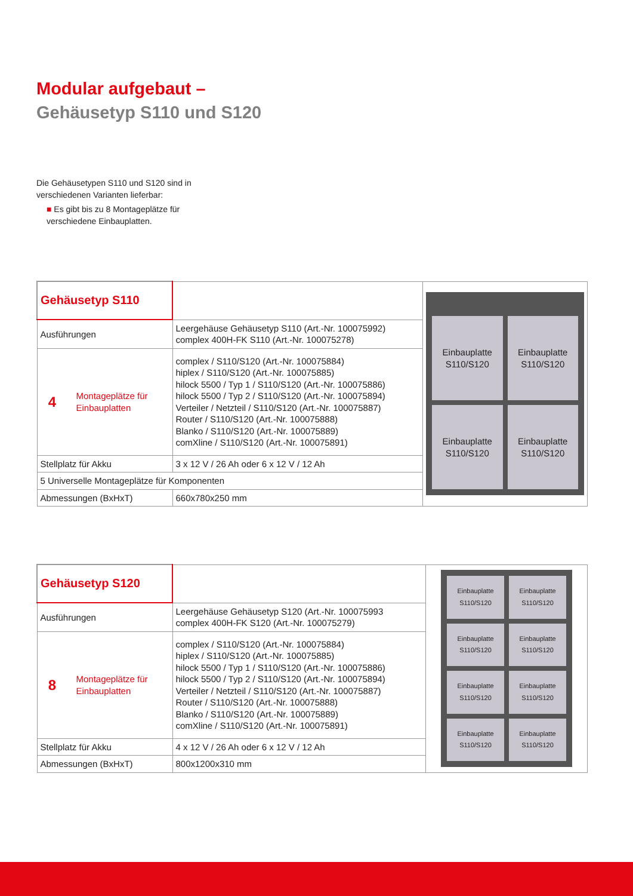Modular aufgebaut –
Gehäusetyp S110 und S120
Die Gehäusetypen S110 und S120 sind in verschiedenen Varianten lieferbar:
■ Es gibt bis zu 8 Montageplätze für verschiedene Einbauplatten.
| Gehäusetyp S110 | | Einbauplatte S110/S120 Einbauplatte S110/S120 Einbauplatte S110/S120 Einbauplatte S110/S120 |
| Ausführungen | Leergehäuse Gehäusetyp S110 (Art.-Nr. 100075992) complex 400H-FK S110 (Art.-Nr. 100075278) | |
| 4 Montageplätze für Einbauplatten | complex / S110/S120 (Art.-Nr. 100075884) hiplex / S110/S120 (Art.-Nr. 100075885) hilock 5500 / Typ 1 / S110/S120 (Art.-Nr. 100075886) hilock 5500 / Typ 2 / S110/S120 (Art.-Nr. 100075894) Verteiler / Netzteil / S110/S120 (Art.-Nr. 100075887) Router / S110/S120 (Art.-Nr. 100075888) Blanko / S110/S120 (Art.-Nr. 100075889) comXline / S110/S120 (Art.-Nr. 100075891) | |
| Stellplatz für Akku | 3 x 12 V / 26 Ah oder 6 x 12 V / 12 Ah | |
| 5 Universelle Montageplätze für Komponenten | | |
| Abmessungen (BxHxT) | 660x780x250 mm | |
| Gehäusetyp S120 | | Einbauplatte S110/S120 Einbauplatte S110/S120 Einbauplatte S110/S120 Einbauplatte S110/S120 Einbauplatte S110/S120 Einbauplatte S110/S120 Einbauplatte S110/S120 Einbauplatte S110/S120 |
| Ausführungen | Leergehäuse Gehäusetyp S120 (Art.-Nr. 100075993 complex 400H-FK S120 (Art.-Nr. 100075279) | |
| 8 Montageplätze für Einbauplatten | complex / S110/S120 (Art.-Nr. 100075884) hiplex / S110/S120 (Art.-Nr. 100075885) hilock 5500 / Typ 1 / S110/S120 (Art.-Nr. 100075886) hilock 5500 / Typ 2 / S110/S120 (Art.-Nr. 100075894) Verteiler / Netzteil / S110/S120 (Art.-Nr. 100075887) Router / S110/S120 (Art.-Nr. 100075888) Blanko / S110/S120 (Art.-Nr. 100075889) comXline / S110/S120 (Art.-Nr. 100075891) | |
| Stellplatz für Akku | 4 x 12 V / 26 Ah oder 6 x 12 V / 12 Ah | |
| Abmessungen (BxHxT) | 800x1200x310 mm | |